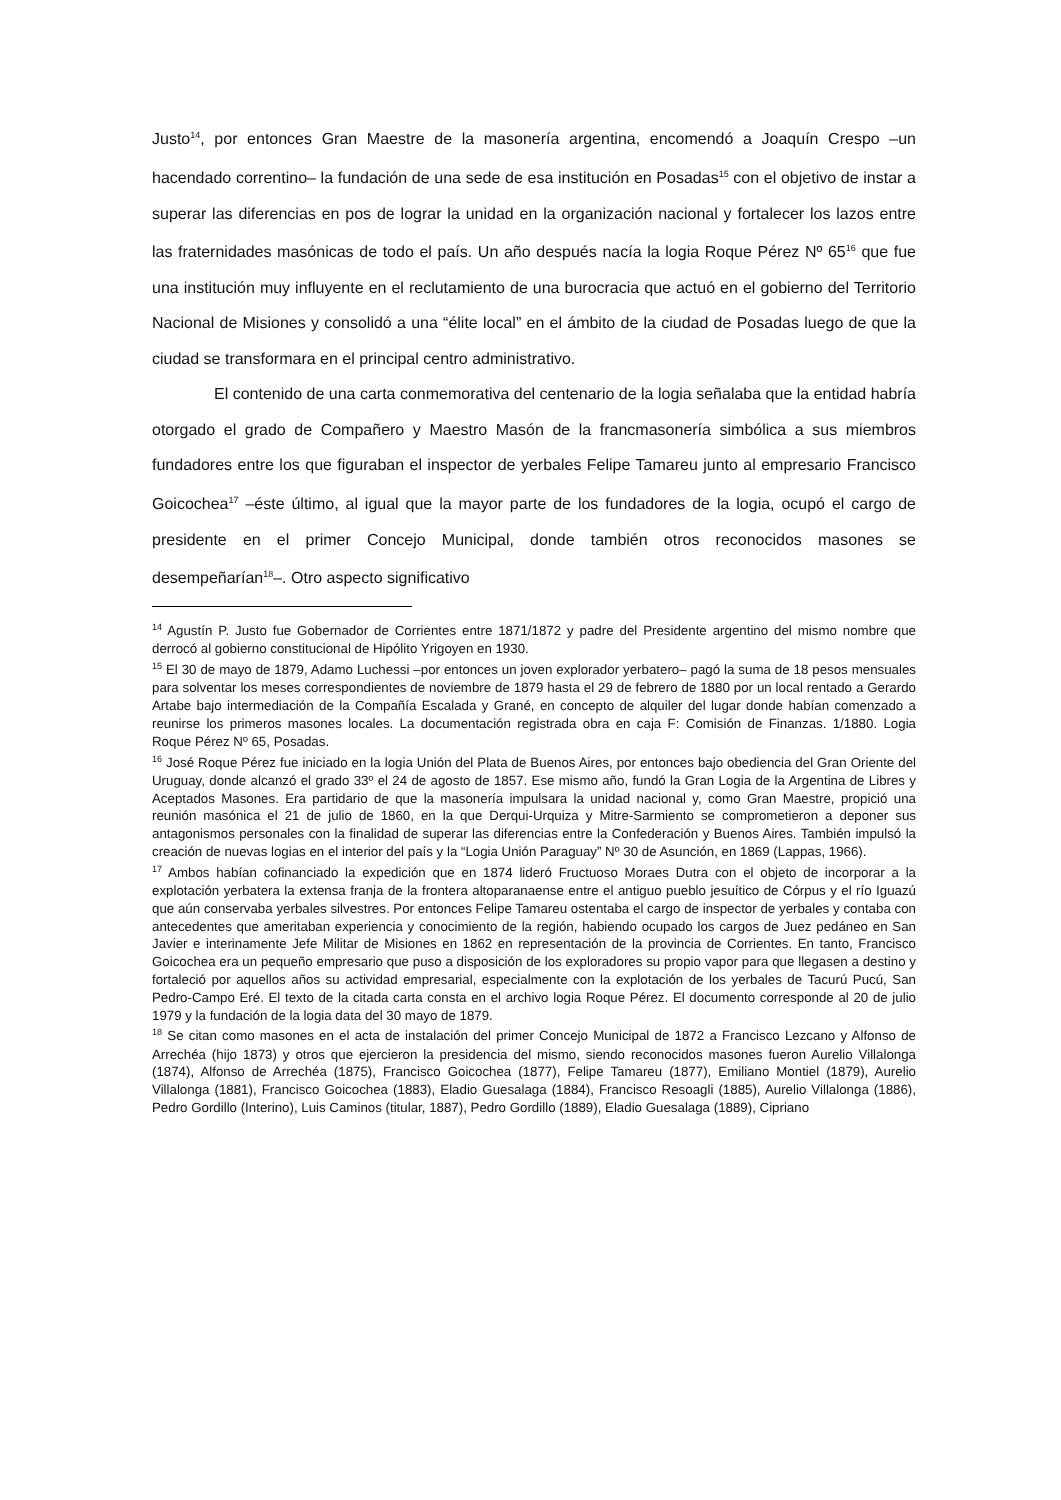Justo<sup>14</sup>, por entonces Gran Maestre de la masonería argentina, encomendó a Joaquín Crespo –un hacendado correntino– la fundación de una sede de esa institución en Posadas<sup>15</sup> con el objetivo de instar a superar las diferencias en pos de lograr la unidad en la organización nacional y fortalecer los lazos entre las fraternidades masónicas de todo el país. Un año después nacía la logia Roque Pérez Nº 65<sup>16</sup> que fue una institución muy influyente en el reclutamiento de una burocracia que actuó en el gobierno del Territorio Nacional de Misiones y consolidó a una “élite local” en el ámbito de la ciudad de Posadas luego de que la ciudad se transformara en el principal centro administrativo.
El contenido de una carta conmemorativa del centenario de la logia señalaba que la entidad habría otorgado el grado de Compañero y Maestro Masón de la francmasonería simbólica a sus miembros fundadores entre los que figuraban el inspector de yerbales Felipe Tamareu junto al empresario Francisco Goicochea<sup>17</sup> –éste último, al igual que la mayor parte de los fundadores de la logia, ocupó el cargo de presidente en el primer Concejo Municipal, donde también otros reconocidos masones se desempeñarían<sup>18</sup>–. Otro aspecto significativo
<sup>14</sup> Agustín P. Justo fue Gobernador de Corrientes entre 1871/1872 y padre del Presidente argentino del mismo nombre que derrocó al gobierno constitucional de Hipólito Yrigoyen en 1930.
<sup>15</sup> El 30 de mayo de 1879, Adamo Luchessi –por entonces un joven explorador yerbatero– pagó la suma de 18 pesos mensuales para solventar los meses correspondientes de noviembre de 1879 hasta el 29 de febrero de 1880 por un local rentado a Gerardo Artabe bajo intermediación de la Compañía Escalada y Grané, en concepto de alquiler del lugar donde habían comenzado a reunirse los primeros masones locales. La documentación registrada obra en caja F: Comisión de Finanzas. 1/1880. Logia Roque Pérez Nº 65, Posadas.
<sup>16</sup> José Roque Pérez fue iniciado en la logia Unión del Plata de Buenos Aires, por entonces bajo obediencia del Gran Oriente del Uruguay, donde alcanzó el grado 33º el 24 de agosto de 1857. Ese mismo año, fundó la Gran Logia de la Argentina de Libres y Aceptados Masones. Era partidario de que la masonería impulsara la unidad nacional y, como Gran Maestre, propició una reunión masónica el 21 de julio de 1860, en la que Derqui-Urquiza y Mitre-Sarmiento se comprometieron a deponer sus antagonismos personales con la finalidad de superar las diferencias entre la Confederación y Buenos Aires. También impulsó la creación de nuevas logias en el interior del país y la “Logia Unión Paraguay” Nº 30 de Asunción, en 1869 (Lappas, 1966).
<sup>17</sup> Ambos habían cofinanciado la expedición que en 1874 lideró Fructuoso Moraes Dutra con el objeto de incorporar a la explotación yerbatera la extensa franja de la frontera altoparanaense entre el antiguo pueblo jesuítico de Córpus y el río Iguazú que aún conservaba yerbales silvestres. Por entonces Felipe Tamareu ostentaba el cargo de inspector de yerbales y contaba con antecedentes que ameritaban experiencia y conocimiento de la región, habiendo ocupado los cargos de Juez pedáneo en San Javier e interinamente Jefe Militar de Misiones en 1862 en representación de la provincia de Corrientes. En tanto, Francisco Goicochea era un pequeño empresario que puso a disposición de los exploradores su propio vapor para que llegasen a destino y fortaleció por aquellos años su actividad empresarial, especialmente con la explotación de los yerbales de Tacurú Pucú, San Pedro-Campo Eré. El texto de la citada carta consta en el archivo logia Roque Pérez. El documento corresponde al 20 de julio 1979 y la fundación de la logia data del 30 mayo de 1879.
<sup>18</sup> Se citan como masones en el acta de instalación del primer Concejo Municipal de 1872 a Francisco Lezcano y Alfonso de Arrechéa (hijo 1873) y otros que ejercieron la presidencia del mismo, siendo reconocidos masones fueron Aurelio Villalonga (1874), Alfonso de Arrechéa (1875), Francisco Goicochea (1877), Felipe Tamareu (1877), Emiliano Montiel (1879), Aurelio Villalonga (1881), Francisco Goicochea (1883), Eladio Guesalaga (1884), Francisco Resoagli (1885), Aurelio Villalonga (1886), Pedro Gordillo (Interino), Luis Caminos (titular, 1887), Pedro Gordillo (1889), Eladio Guesalaga (1889), Cipriano